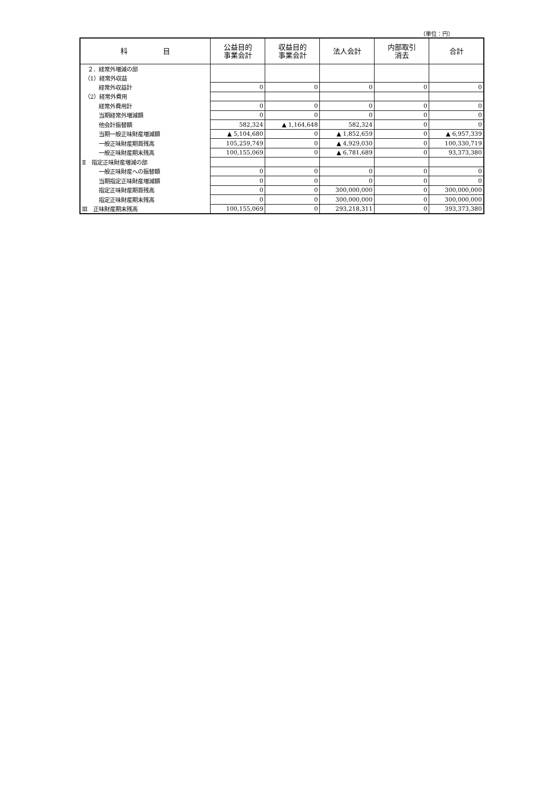（単位：円）
| 科 目 | 公益目的 事業会計 | 収益目的 事業会計 | 法人会計 | 内部取引 消去 | 合計 |
| --- | --- | --- | --- | --- | --- |
| ２．経常外増減の部 | | | | | |
| （1）経常外収益 | | | | | |
| 経常外収益計 | 0 | 0 | 0 | 0 | 0 |
| （2）経常外費用 | | | | | |
| 経常外費用計 | 0 | 0 | 0 | 0 | 0 |
| 当期経常外増減額 | 0 | 0 | 0 | 0 | 0 |
| 他会計振替額 | 582,324 | ▲ 1,164,648 | 582,324 | 0 | 0 |
| 当期一般正味財産増減額 | ▲ 5,104,680 | 0 | ▲ 1,852,659 | 0 | ▲ 6,957,339 |
| 一般正味財産期首残高 | 105,259,749 | 0 | ▲ 4,929,030 | 0 | 100,330,719 |
| 一般正味財産期末残高 | 100,155,069 | 0 | ▲ 6,781,689 | 0 | 93,373,380 |
| Ⅱ 指定正味財産増減の部 | | | | | |
| 一般正味財産への振替額 | 0 | 0 | 0 | 0 | 0 |
| 当期指定正味財産増減額 | 0 | 0 | 0 | 0 | 0 |
| 指定正味財産期首残高 | 0 | 0 | 300,000,000 | 0 | 300,000,000 |
| 指定正味財産期末残高 | 0 | 0 | 300,000,000 | 0 | 300,000,000 |
| Ⅲ 正味財産期末残高 | 100,155,069 | 0 | 293,218,311 | 0 | 393,373,380 |